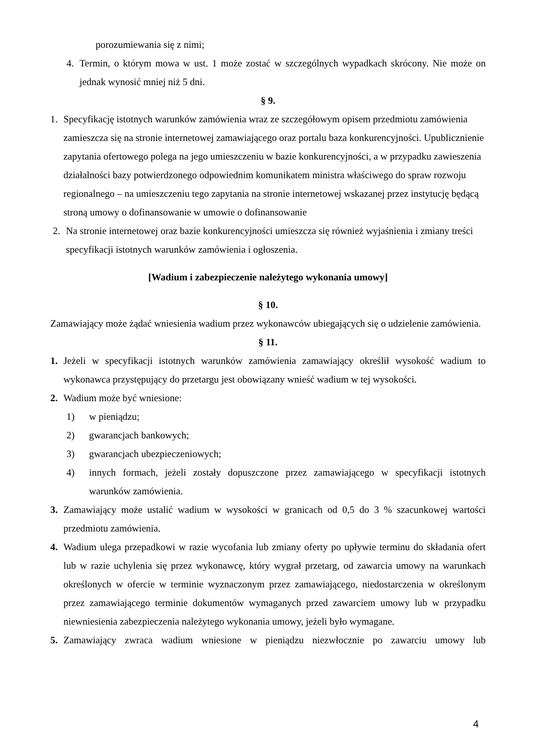porozumiewania się z nimi;
4. Termin, o którym mowa w ust. 1 może zostać w szczególnych wypadkach skrócony. Nie może on jednak wynosić mniej niż 5 dni.
§ 9.
1. Specyfikację istotnych warunków zamówienia wraz ze szczegółowym opisem przedmiotu zamówienia zamieszcza się na stronie internetowej zamawiającego oraz portalu baza konkurencyjności. Upublicznienie zapytania ofertowego polega na jego umieszczeniu w bazie konkurencyjności, a w przypadku zawieszenia działalności bazy potwierdzonego odpowiednim komunikatem ministra właściwego do spraw rozwoju regionalnego – na umieszczeniu tego zapytania na stronie internetowej wskazanej przez instytucję będącą stroną umowy o dofinansowanie w umowie o dofinansowanie
2. Na stronie internetowej oraz bazie konkurencyjności umieszcza się również wyjaśnienia i zmiany treści specyfikacji istotnych warunków zamówienia i ogłoszenia.
[Wadium i zabezpieczenie należytego wykonania umowy]
§ 10.
Zamawiający może żądać wniesienia wadium przez wykonawców ubiegających się o udzielenie zamówienia.
§ 11.
1. Jeżeli w specyfikacji istotnych warunków zamówienia zamawiający określił wysokość wadium to wykonawca przystępujący do przetargu jest obowiązany wnieść wadium w tej wysokości.
2. Wadium może być wniesione:
1) w pieniądzu;
2) gwarancjach bankowych;
3) gwarancjach ubezpieczeniowych;
4) innych formach, jeżeli zostały dopuszczone przez zamawiającego w specyfikacji istotnych warunków zamówienia.
3. Zamawiający może ustalić wadium w wysokości w granicach od 0,5 do 3 % szacunkowej wartości przedmiotu zamówienia.
4. Wadium ulega przepadkowi w razie wycofania lub zmiany oferty po upływie terminu do składania ofert lub w razie uchylenia się przez wykonawcę, który wygrał przetarg, od zawarcia umowy na warunkach określonych w ofercie w terminie wyznaczonym przez zamawiającego, niedostarczenia w określonym przez zamawiającego terminie dokumentów wymaganych przed zawarciem umowy lub w przypadku niewniesienia zabezpieczenia należytego wykonania umowy, jeżeli było wymagane.
5. Zamawiający zwraca wadium wniesione w pieniądzu niezwłocznie po zawarciu umowy lub
4